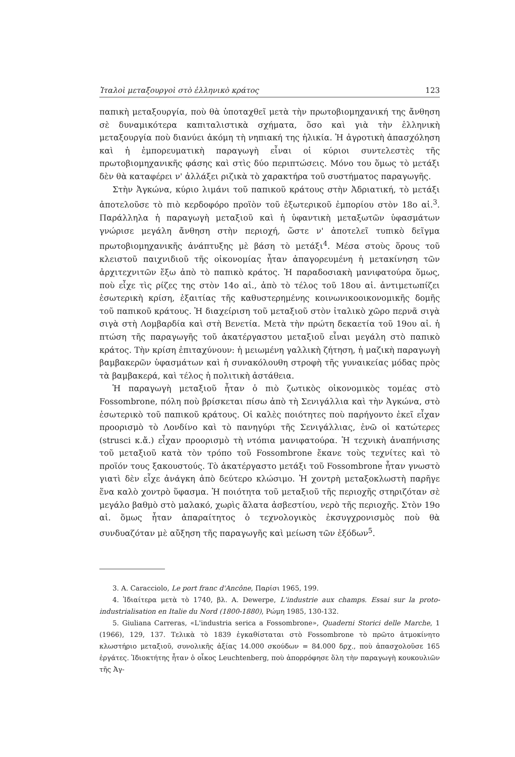Ἰταλοὶ μεταξουργοὶ στὸ ἑλληνικὸ κράτος 123
παπικὴ μεταξουργία, ποὺ θὰ ὑποταχθεῖ μετὰ τὴν πρωτοβιομηχανική της ἄνθηση σὲ δυναμικότερα καπιταλιστικὰ σχήματα, ὅσο καὶ γιὰ τὴν ἑλληνικὴ μεταξουργία ποὺ διανύει ἀκόμη τὴ νηπιακή της ἡλικία. Ἡ ἀγροτικὴ ἀπασχόληση καὶ ἡ ἐμπορευματικὴ παραγωγὴ εἶναι οἱ κύριοι συντελεστὲς τῆς πρωτοβιομηχανικῆς φάσης καὶ στὶς δύο περιπτώσεις. Μόνο του ὅμως τὸ μετάξι δὲν θὰ καταφέρει ν' ἀλλάξει ριζικὰ τὸ χαρακτήρα τοῦ συστήματος παραγωγῆς.
Στὴν Ἀγκώνα, κύριο λιμάνι τοῦ παπικοῦ κράτους στὴν Ἀδριατική, τὸ μετάξι ἀποτελοῦσε τὸ πιὸ κερδοφόρο προϊὸν τοῦ ἐξωτερικοῦ ἐμπορίου στὸν 18ο αἰ.<sup>3</sup>. Παράλληλα ἡ παραγωγὴ μεταξιοῦ καὶ ἡ ὑφαντικὴ μεταξωτῶν ὑφασμάτων γνώρισε μεγάλη ἄνθηση στὴν περιοχή, ὥστε ν' ἀποτελεῖ τυπικὸ δεῖγμα πρωτοβιομηχανικῆς ἀνάπτυξης μὲ βάση τὸ μετάξι<sup>4</sup>. Μέσα στοὺς ὅρους τοῦ κλειστοῦ παιχνιδιοῦ τῆς οἰκονομίας ἦταν ἀπαγορευμένη ἡ μετακίνηση τῶν ἀρχιτεχνιτῶν ἔξω ἀπὸ τὸ παπικὸ κράτος. Ἡ παραδοσιακὴ μανιφατούρα ὅμως, ποὺ εἶχε τὶς ρίζες της στὸν 14ο αἰ., ἀπὸ τὸ τέλος τοῦ 18ου αἰ. ἀντιμετωπίζει ἐσωτερικὴ κρίση, ἐξαιτίας τῆς καθυστερημένης κοινωνικοοικονομικῆς δομῆς τοῦ παπικοῦ κράτους. Ἡ διαχείριση τοῦ μεταξιοῦ στὸν ἰταλικὸ χῶρο περνᾶ σιγὰ σιγὰ στὴ Λομβαρδία καὶ στὴ Βενετία. Μετὰ τὴν πρώτη δεκαετία τοῦ 19ου αἰ. ἡ πτώση τῆς παραγωγῆς τοῦ ἀκατέργαστου μεταξιοῦ εἶναι μεγάλη στὸ παπικὸ κράτος. Τὴν κρίση ἐπιταχύνουν: ἡ μειωμένη γαλλικὴ ζήτηση, ἡ μαζικὴ παραγωγὴ βαμβακερῶν ὑφασμάτων καὶ ἡ συνακόλουθη στροφὴ τῆς γυναικείας μόδας πρὸς τὰ βαμβακερά, καὶ τέλος ἡ πολιτικὴ ἀστάθεια.
Ἡ παραγωγὴ μεταξιοῦ ἦταν ὁ πιὸ ζωτικὸς οἰκονομικὸς τομέας στὸ Fossombrone, πόλη ποὺ βρίσκεται πίσω ἀπὸ τὴ Σενιγάλλια καὶ τὴν Ἀγκώνα, στὸ ἐσωτερικὸ τοῦ παπικοῦ κράτους. Οἱ καλὲς ποιότητες ποὺ παρήγοντο ἐκεῖ εἶχαν προορισμὸ τὸ Λονδίνο καὶ τὸ πανηγύρι τῆς Σενιγάλλιας, ἐνῶ οἱ κατώτερες (strusci κ.ἄ.) εἶχαν προορισμὸ τὴ ντόπια μανιφατούρα. Ἡ τεχνικὴ ἀναπήνισης τοῦ μεταξιοῦ κατὰ τὸν τρόπο τοῦ Fossombrone ἔκανε τοὺς τεχνίτες καὶ τὸ προϊόν τους ξακουστούς. Τὸ ἀκατέργαστο μετάξι τοῦ Fossombrone ἦταν γνωστὸ γιατὶ δὲν εἶχε ἀνάγκη ἀπὸ δεύτερο κλώσιμο. Ἡ χοντρὴ μεταξοκλωστὴ παρῆγε ἕνα καλὸ χοντρὸ ὕφασμα. Ἡ ποιότητα τοῦ μεταξιοῦ τῆς περιοχῆς στηριζόταν σὲ μεγάλο βαθμὸ στὸ μαλακό, χωρὶς ἅλατα ἀσβεστίου, νερὸ τῆς περιοχῆς. Στὸν 19ο αἰ. ὅμως ἦταν ἀπαραίτητος ὁ τεχνολογικὸς ἐκσυγχρονισμὸς ποὺ θὰ συνδυαζόταν μὲ αὔξηση τῆς παραγωγῆς καὶ μείωση τῶν ἐξόδων<sup>5</sup>.
3. A. Caracciolo, Le port franc d'Ancône, Παρίσι 1965, 199.
4. Ἰδιαίτερα μετὰ τὸ 1740, βλ. A. Dewerpe, L'industrie aux champs. Essai sur la proto-industrialisation en Italie du Nord (1800-1880), Ρώμη 1985, 130-132.
5. Giuliana Carreras, «L'industria serica a Fossombrone», Quaderni Storici delle Marche, 1 (1966), 129, 137. Τελικὰ τὸ 1839 ἐγκαθίσταται στὸ Fossombrone τὸ πρῶτο ἀτμοκίνητο κλωστήριο μεταξιοῦ, συνολικῆς ἀξίας 14.000 σκούδων = 84.000 δρχ., ποὺ ἀπασχολοῦσε 165 ἐργάτες. Ἰδιοκτήτης ἦταν ὁ οἶκος Leuchtenberg, ποὺ ἀπορρόφησε ὅλη τὴν παραγωγὴ κουκουλιῶν τῆς Ἀγ-